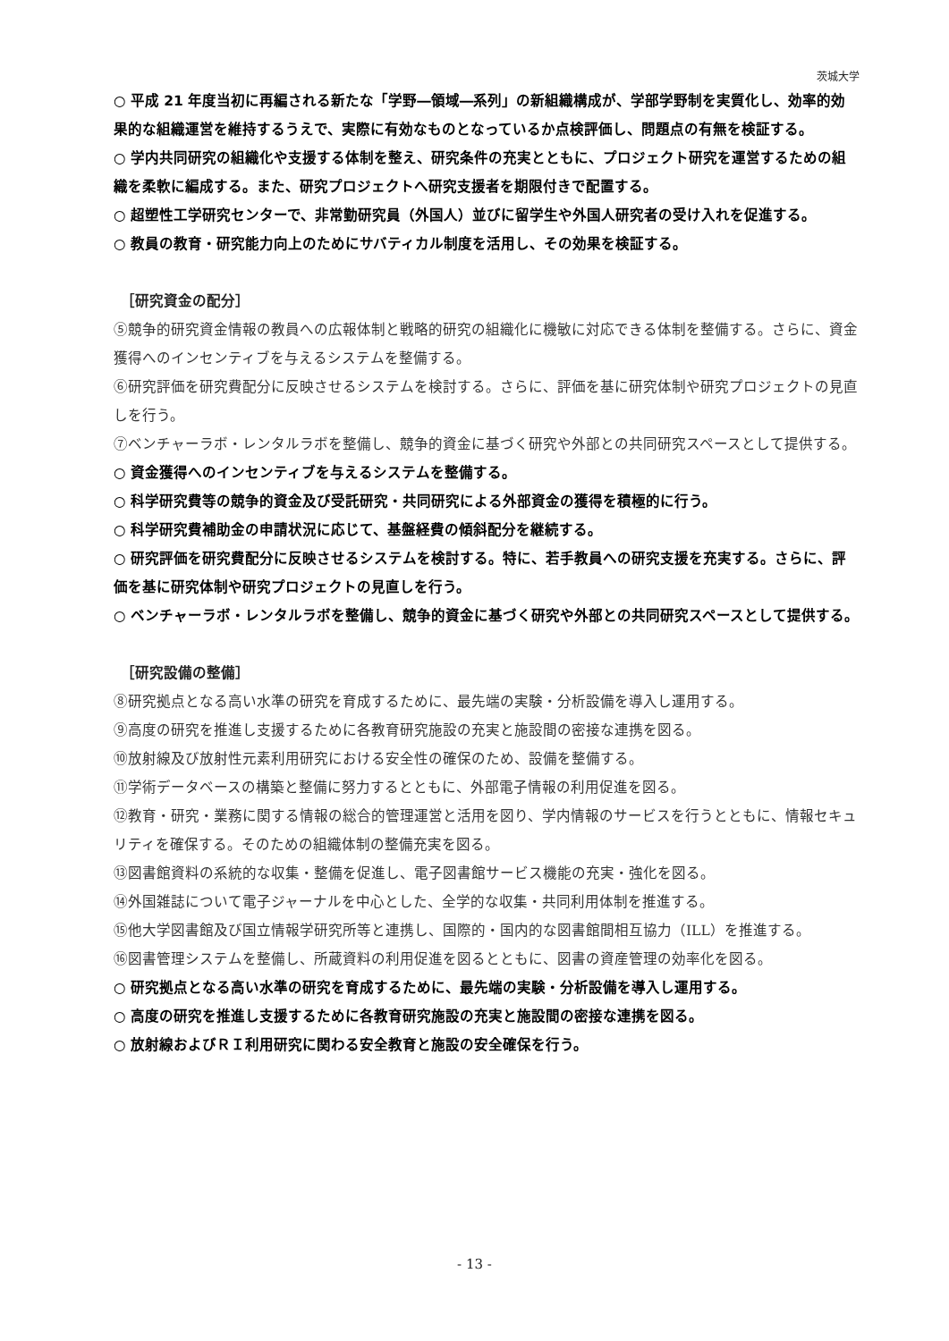茨城大学
○ 平成 21 年度当初に再編される新たな「学野―領域―系列」の新組織構成が、学部学野制を実質化し、効率的効果的な組織運営を維持するうえで、実際に有効なものとなっているか点検評価し、問題点の有無を検証する。
○ 学内共同研究の組織化や支援する体制を整え、研究条件の充実とともに、プロジェクト研究を運営するための組織を柔軟に編成する。また、研究プロジェクトへ研究支援者を期限付きで配置する。
○ 超塑性工学研究センターで、非常勤研究員（外国人）並びに留学生や外国人研究者の受け入れを促進する。
○ 教員の教育・研究能力向上のためにサバティカル制度を活用し、その効果を検証する。
［研究資金の配分］
⑤競争的研究資金情報の教員への広報体制と戦略的研究の組織化に機敏に対応できる体制を整備する。さらに、資金獲得へのインセンティブを与えるシステムを整備する。
⑥研究評価を研究費配分に反映させるシステムを検討する。さらに、評価を基に研究体制や研究プロジェクトの見直しを行う。
⑦ベンチャーラボ・レンタルラボを整備し、競争的資金に基づく研究や外部との共同研究スペースとして提供する。
○ 資金獲得へのインセンティブを与えるシステムを整備する。
○ 科学研究費等の競争的資金及び受託研究・共同研究による外部資金の獲得を積極的に行う。
○ 科学研究費補助金の申請状況に応じて、基盤経費の傾斜配分を継続する。
○ 研究評価を研究費配分に反映させるシステムを検討する。特に、若手教員への研究支援を充実する。さらに、評価を基に研究体制や研究プロジェクトの見直しを行う。
○ ベンチャーラボ・レンタルラボを整備し、競争的資金に基づく研究や外部との共同研究スペースとして提供する。
［研究設備の整備］
⑧研究拠点となる高い水準の研究を育成するために、最先端の実験・分析設備を導入し運用する。
⑨高度の研究を推進し支援するために各教育研究施設の充実と施設間の密接な連携を図る。
⑩放射線及び放射性元素利用研究における安全性の確保のため、設備を整備する。
⑪学術データベースの構築と整備に努力するとともに、外部電子情報の利用促進を図る。
⑫教育・研究・業務に関する情報の総合的管理運営と活用を図り、学内情報のサービスを行うとともに、情報セキュリティを確保する。そのための組織体制の整備充実を図る。
⑬図書館資料の系統的な収集・整備を促進し、電子図書館サービス機能の充実・強化を図る。
⑭外国雑誌について電子ジャーナルを中心とした、全学的な収集・共同利用体制を推進する。
⑮他大学図書館及び国立情報学研究所等と連携し、国際的・国内的な図書館間相互協力（ILL）を推進する。
⑯図書管理システムを整備し、所蔵資料の利用促進を図るとともに、図書の資産管理の効率化を図る。
○ 研究拠点となる高い水準の研究を育成するために、最先端の実験・分析設備を導入し運用する。
○ 高度の研究を推進し支援するために各教育研究施設の充実と施設間の密接な連携を図る。
○ 放射線およびＲＩ利用研究に関わる安全教育と施設の安全確保を行う。
- 13 -